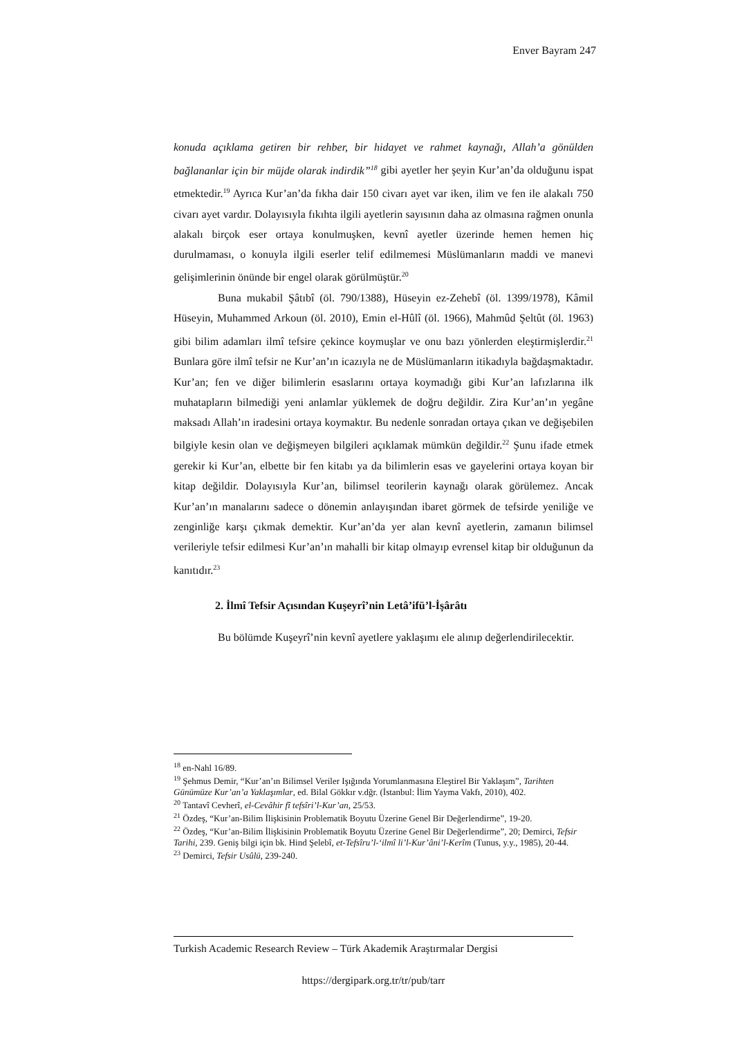Enver Bayram 247
konuda açıklama getiren bir rehber, bir hidayet ve rahmet kaynağı, Allah’a gönülden bağlananlar için bir müjde olarak indirdik”<sup>18</sup> gibi ayetler her şeyin Kur’an’da olduğunu ispat etmektedir.<sup>19</sup> Ayrıca Kur’an’da fıkha dair 150 civarı ayet var iken, ilim ve fen ile alakalı 750 civarı ayet vardır. Dolayısıyla fıkıhta ilgili ayetlerin sayısının daha az olmasına rağmen onunla alakalı birçok eser ortaya konulmuşken, kevnî ayetler üzerinde hemen hemen hiç durulmaması, o konuyla ilgili eserler telif edilmemesi Müslümanların maddi ve manevi gelişimlerinin önünde bir engel olarak görülmüştür.<sup>20</sup>
Buna mukabil Şâtıbî (öl. 790/1388), Hüseyin ez-Zehebî (öl. 1399/1978), Kâmil Hüseyin, Muhammed Arkoun (öl. 2010), Emin el-Hûlî (öl. 1966), Mahmûd Şeltût (öl. 1963) gibi bilim adamları ilmî tefsire çekince koymuşlar ve onu bazı yönlerden eleştirmişlerdir.<sup>21</sup> Bunlara göre ilmî tefsir ne Kur’an’ın icazıyla ne de Müslümanların itikadıyla bağdaşmaktadır. Kur’an; fen ve diğer bilimlerin esaslarını ortaya koymadığı gibi Kur’an lafızlarına ilk muhatapların bilmediği yeni anlamlar yüklemek de doğru değildir. Zira Kur’an’ın yegâne maksadı Allah’ın iradesini ortaya koymaktır. Bu nedenle sonradan ortaya çıkan ve değişebilen bilgiyle kesin olan ve değişmeyen bilgileri açıklamak mümkün değildir.<sup>22</sup> Şunu ifade etmek gerekir ki Kur’an, elbette bir fen kitabı ya da bilimlerin esas ve gayelerini ortaya koyan bir kitap değildir. Dolayısıyla Kur’an, bilimsel teorilerin kaynağı olarak görülemez. Ancak Kur’an’ın manalarını sadece o dönemin anlayışından ibaret görmek de tefsirde yeniliğe ve zenginliğe karşı çıkmak demektir. Kur’an’da yer alan kevnî ayetlerin, zamanın bilimsel verileriyle tefsir edilmesi Kur’an’ın mahalli bir kitap olmayıp evrensel kitap bir olduğunun da kanıtıdır.<sup>23</sup>
2. İlmî Tefsir Açısından Kuşeyrî’nin Letâ’ifü’l-İşârâtı
Bu bölümde Kuşeyrî’nin kevnî ayetlere yaklaşımı ele alınıp değerlendirilecektir.
<sup>18</sup> en-Nahl 16/89.
<sup>19</sup> Şehmus Demir, “Kur’an’ın Bilimsel Veriler Işığında Yorumlanmasına Eleştirel Bir Yaklaşım”, Tarihten Günümüze Kur’an’a Yaklaşımlar, ed. Bilal Gökkır v.dğr. (İstanbul: İlim Yayma Vakfı, 2010), 402.
<sup>20</sup> Tantavî Cevherî, el-Cevâhir fî tefsîri’l-Kur’an, 25/53.
<sup>21</sup> Özdeş, “Kur’an-Bilim İlişkisinin Problematik Boyutu Üzerine Genel Bir Değerlendirme”, 19-20.
<sup>22</sup> Özdeş, “Kur’an-Bilim İlişkisinin Problematik Boyutu Üzerine Genel Bir Değerlendirme”, 20; Demirci, Tefsir Tarihi, 239. Geniş bilgi için bk. Hind Şelebî, et-Tefsîru’l-‘ilmî li’l-Kur’âni’l-Kerîm (Tunus, y.y., 1985), 20-44.
<sup>23</sup> Demirci, Tefsir Usûlü, 239-240.
Turkish Academic Research Review – Türk Akademik Araştırmalar Dergisi
https://dergipark.org.tr/tr/pub/tarr